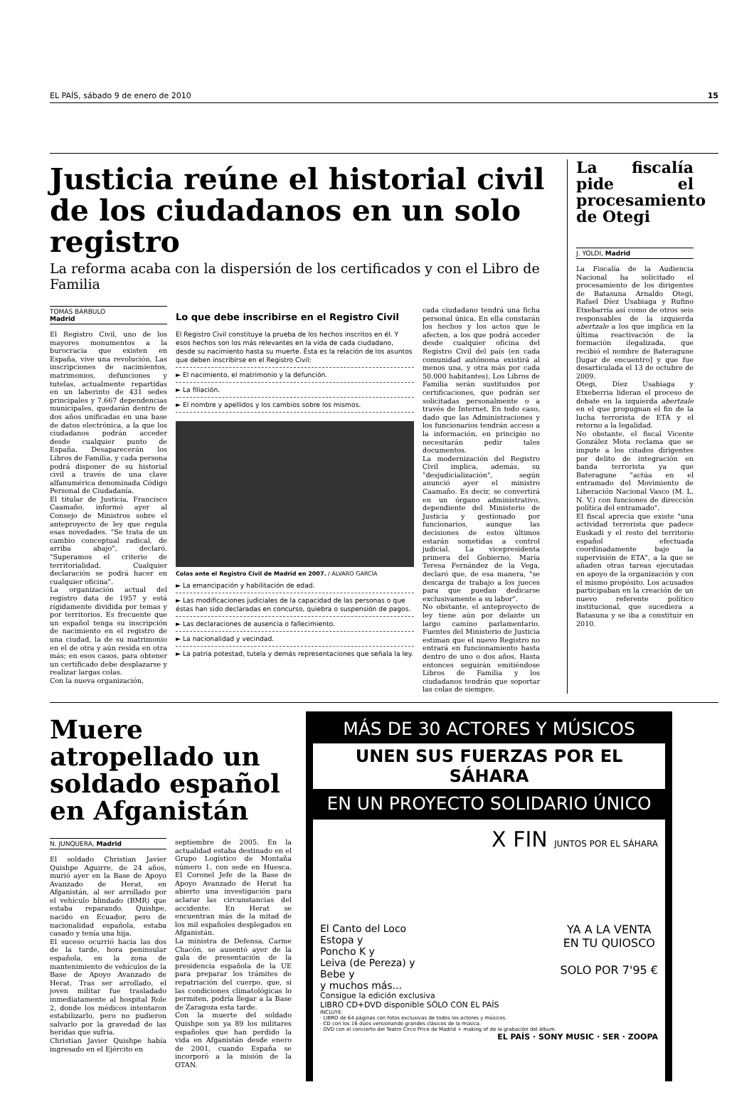EL PAÍS, sábado 9 de enero de 2010 15
Justicia reúne el historial civil de los ciudadanos en un solo registro
La reforma acaba con la dispersión de los certificados y con el Libro de Familia
TOMÁS BÁRBULO
Madrid
El Registro Civil, uno de los mayores monumentos a la burocracia que existen en España, vive una revolución. Las inscripciones de nacimientos, matrimonios, defunciones y tutelas, actualmente repartidas en un laberinto de 431 sedes principales y 7.667 dependencias municipales, quedarán dentro de dos años unificadas en una base de datos electrónica, a la que los ciudadanos podrán acceder desde cualquier punto de España. Desaparecerán los Libros de Familia, y cada persona podrá disponer de su historial civil a través de una clave alfanumérica denominada Código Personal de Ciudadanía.
El titular de Justicia, Francisco Caamaño, informó ayer al Consejo de Ministros sobre el anteproyecto de ley que regula esas novedades. "Se trata de un cambio conceptual radical, de arriba abajo", declaró. "Superamos el criterio de territorialidad. Cualquier declaración se podrá hacer en cualquier oficina".
La organización actual del registro data de 1957 y está rígidamente dividida por temas y por territorios. Es frecuente que un español tenga su inscripción de nacimiento en el registro de una ciudad, la de su matrimonio en el de otra y aún resida en otra más; en esos casos, para obtener un certificado debe desplazarse y realizar largas colas.
Con la nueva organización,
Lo que debe inscribirse en el Registro Civil
El Registro Civil constituye la prueba de los hechos inscritos en él. Y esos hechos son los más relevantes en la vida de cada ciudadano, desde su nacimiento hasta su muerte. Ésta es la relación de los asuntos que deben inscribirse en el Registro Civil:
► El nacimiento, el matrimonio y la defunción.
► La filiación.
► El nombre y apellidos y los cambios sobre los mismos.
Colas ante el Registro Civil de Madrid en 2007. / ÁLVARO GARCÍA
► La emancipación y habilitación de edad.
► Las modificaciones judiciales de la capacidad de las personas o que éstas han sido declaradas en concurso, quiebra o suspensión de pagos.
► Las declaraciones de ausencia o fallecimiento.
► La nacionalidad y vecindad.
► La patria potestad, tutela y demás representaciones que señala la ley.
cada ciudadano tendrá una ficha personal única. En ella constarán los hechos y los actos que le afecten, a los que podrá acceder desde cualquier oficina del Registro Civil del país (en cada comunidad autónoma existirá al menos una, y otra más por cada 50.000 habitantes). Los Libros de Familia serán sustituidos por certificaciones, que podrán ser solicitadas personalmente o a través de Internet. En todo caso, dado que las Administraciones y los funcionarios tendrán acceso a la información, en principio no necesitarán pedir tales documentos.
La modernización del Registro Civil implica, además, su "desjudicialización", según anunció ayer el ministro Caamaño. Es decir, se convertirá en un órgano administrativo, dependiente del Ministerio de Justicia y gestionado por funcionarios, aunque las decisiones de estos últimos estarán sometidas a control judicial. La vicepresidenta primera del Gobierno, María Teresa Fernández de la Vega, declaró que, de esa manera, "se descarga de trabajo a los jueces para que puedan dedicarse exclusivamente a su labor".
No obstante, el anteproyecto de ley tiene aún por delante un largo camino parlamentario. Fuentes del Ministerio de Justicia estiman que el nuevo Registro no entrará en funcionamiento hasta dentro de uno o dos años. Hasta entonces seguirán emitiéndose Libros de Familia y los ciudadanos tendrán que soportar las colas de siempre.
La fiscalía pide el procesamiento de Otegi
J. YOLDI, Madrid
La Fiscalía de la Audiencia Nacional ha solicitado el procesamiento de los dirigentes de Batasuna Arnaldo Otegi, Rafael Díez Usabiaga y Rufino Etxebarría así como de otros seis responsables de la izquierda abertzale a los que implica en la última reactivación de la formación ilegalizada, que recibió el nombre de Bateragune [lugar de encuentro] y que fue desarticulada el 13 de octubre de 2009.
Otegi, Díez Usabiaga y Etxeberria lideran el proceso de debate en la izquierda abertzale en el que propugnan el fin de la lucha terrorista de ETA y el retorno a la legalidad.
No obstante, el fiscal Vicente González Mota reclama que se impute a los citados dirigentes por delito de integración en banda terrorista ya que Bateragune "actúa en el entramado del Movimiento de Liberación Nacional Vasco (M. L. N. V.) con funciones de dirección política del entramado".
El fiscal aprecia que existe "una actividad terrorista que padece Euskadi y el resto del territorio español efectuada coordinadamente bajo la supervisión de ETA", a la que se añaden otras tareas ejecutadas en apoyo de la organización y con el mismo propósito. Los acusados participaban en la creación de un nuevo referente político institucional, que sucediera a Batasuna y se iba a constituir en 2010.
Muere atropellado un soldado español en Afganistán
N. JUNQUERA, Madrid
El soldado Christian Javier Quishpe Aguirre, de 24 años, murió ayer en la Base de Apoyo Avanzado de Herat, en Afganistán, al ser arrollado por el vehículo blindado (BMR) que estaba reparando. Quishpe, nacido en Ecuador, pero de nacionalidad española, estaba casado y tenía una hija.
El suceso ocurrió hacia las dos de la tarde, hora peninsular española, en la zona de mantenimiento de vehículos de la Base de Apoyo Avanzado de Herat. Tras ser arrollado, el joven militar fue trasladado inmediatamente al hospital Role 2, donde los médicos intentaron estabilizarlo, pero no pudieron salvarlo por la gravedad de las heridas que sufría.
Christian Javier Quishpe había ingresado en el Ejército en
septiembre de 2005. En la actualidad estaba destinado en el Grupo Logístico de Montaña número 1, con sede en Huesca. El Coronel Jefe de la Base de Apoyo Avanzado de Herat ha abierto una investigación para aclarar las circunstancias del accidente. En Herat se encuentran más de la mitad de los mil españoles desplegados en Afganistán.
La ministra de Defensa, Carme Chacón, se ausentó ayer de la gala de presentación de la presidencia española de la UE para preparar los trámites de repatriación del cuerpo, que, si las condiciones climatológicas lo permiten, podría llegar a la Base de Zaragoza esta tarde.
Con la muerte del soldado Quishpe son ya 89 los militares españoles que han perdido la vida en Afganistán desde enero de 2001, cuando España se incorporó a la misión de la OTAN.
MÁS DE 30 ACTORES Y MÚSICOS
UNEN SUS FUERZAS POR EL SÁHARA
EN UN PROYECTO SOLIDARIO ÚNICO
X FIN JUNTOS POR EL SÁHARA
El Canto del Loco
Estopa y
Poncho K y
Leiva (de Pereza) y
Bebe y
y muchos más...
YA A LA VENTA
EN TU QUIOSCO
SOLO POR 7'95 €
Consigue la edición exclusiva
LIBRO CD+DVD disponible SÓLO CON EL PAÍS
INCLUYE:
· LIBRO de 64 páginas con fotos exclusivas de todos los actores y músicos.
· CD con los 16 dúos versionando grandes clásicos de la música.
· DVD con el concierto del Teatro Circo Price de Madrid + making of de la grabación del álbum.
EL PAÍS · SONY MUSIC · SER · ZOOPA